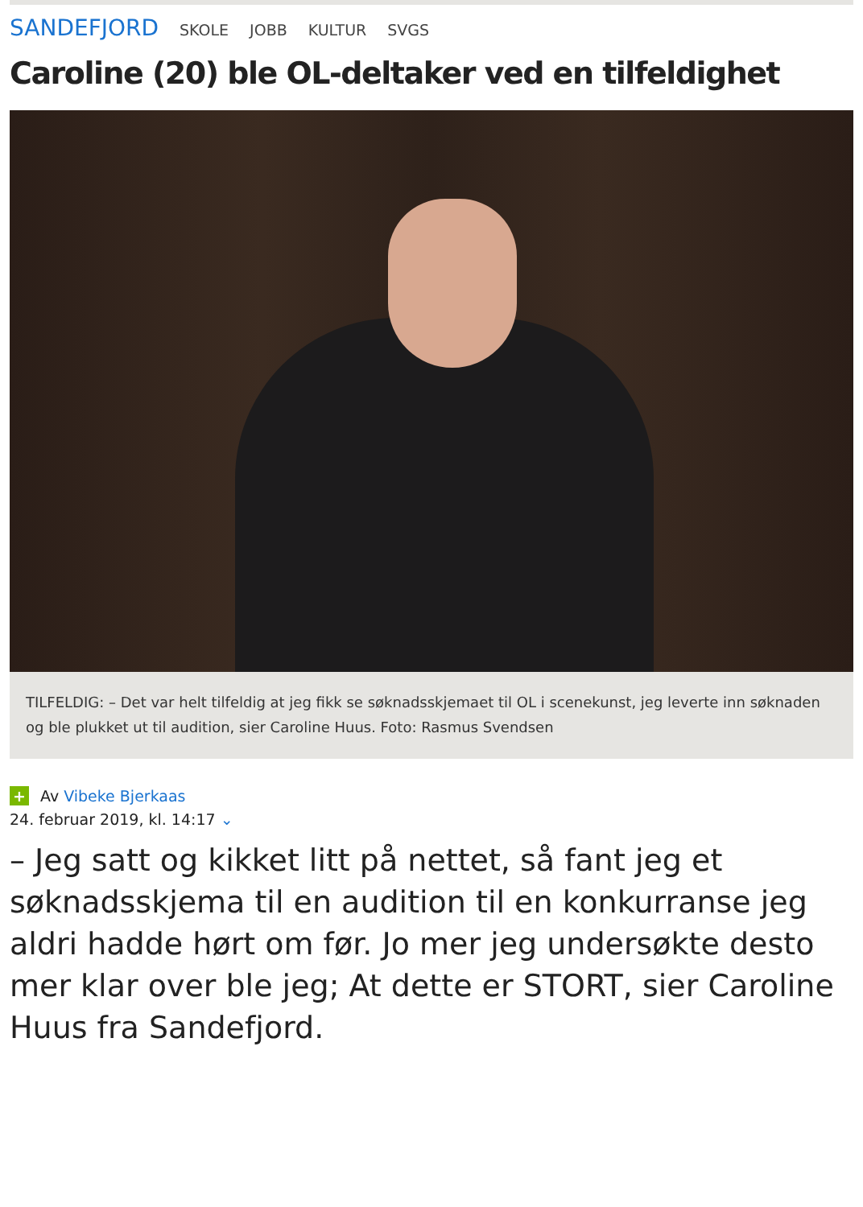SANDEFJORD SKOLE JOBB KULTUR SVGS
Caroline (20) ble OL-deltaker ved en tilfeldighet
TILFELDIG: – Det var helt tilfeldig at jeg fikk se søknadsskjemaet til OL i scenekunst, jeg leverte inn søknaden og ble plukket ut til audition, sier Caroline Huus. Foto: Rasmus Svendsen
+
Av Vibeke Bjerkaas
24. februar 2019, kl. 14:17 ⌄
– Jeg satt og kikket litt på nettet, så fant jeg et søknadsskjema til en audition til en konkurranse jeg aldri hadde hørt om før. Jo mer jeg undersøkte desto mer klar over ble jeg; At dette er STORT, sier Caroline Huus fra Sandefjord.